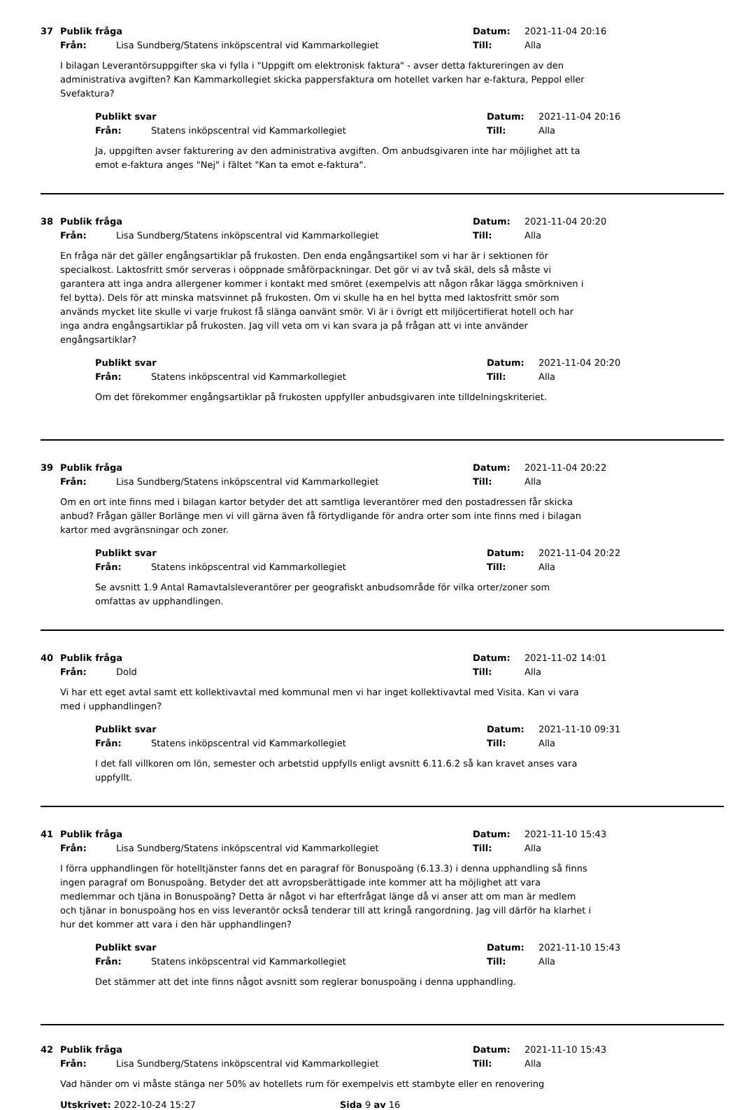37 Publik fråga Datum: 2021-11-04 20:16
Från: Lisa Sundberg/Statens inköpscentral vid Kammarkollegiet Till: Alla
I bilagan Leverantörsuppgifter ska vi fylla i "Uppgift om elektronisk faktura" - avser detta faktureringen av den administrativa avgiften? Kan Kammarkollegiet skicka pappersfaktura om hotellet varken har e-faktura, Peppol eller Svefaktura?
Publikt svar Datum: 2021-11-04 20:16
Från: Statens inköpscentral vid Kammarkollegiet Till: Alla
Ja, uppgiften avser fakturering av den administrativa avgiften. Om anbudsgivaren inte har möjlighet att ta emot e-faktura anges "Nej" i fältet "Kan ta emot e-faktura".
38 Publik fråga Datum: 2021-11-04 20:20
Från: Lisa Sundberg/Statens inköpscentral vid Kammarkollegiet Till: Alla
En fråga när det gäller engångsartiklar på frukosten. Den enda engångsartikel som vi har är i sektionen för specialkost. Laktosfritt smör serveras i oöppnade småförpackningar. Det gör vi av två skäl, dels så måste vi garantera att inga andra allergener kommer i kontakt med smöret (exempelvis att någon råkar lägga smörkniven i fel bytta). Dels för att minska matsvinnet på frukosten. Om vi skulle ha en hel bytta med laktosfritt smör som används mycket lite skulle vi varje frukost få slänga oanvänt smör. Vi är i övrigt ett miljöcertifierat hotell och har inga andra engångsartiklar på frukosten. Jag vill veta om vi kan svara ja på frågan att vi inte använder engångsartiklar?
Publikt svar Datum: 2021-11-04 20:20
Från: Statens inköpscentral vid Kammarkollegiet Till: Alla
Om det förekommer engångsartiklar på frukosten uppfyller anbudsgivaren inte tilldelningskriteriet.
39 Publik fråga Datum: 2021-11-04 20:22
Från: Lisa Sundberg/Statens inköpscentral vid Kammarkollegiet Till: Alla
Om en ort inte finns med i bilagan kartor betyder det att samtliga leverantörer med den postadressen får skicka anbud? Frågan gäller Borlänge men vi vill gärna även få förtydligande för andra orter som inte finns med i bilagan kartor med avgränsningar och zoner.
Publikt svar Datum: 2021-11-04 20:22
Från: Statens inköpscentral vid Kammarkollegiet Till: Alla
Se avsnitt 1.9 Antal Ramavtalsleverantörer per geografiskt anbudsområde för vilka orter/zoner som omfattas av upphandlingen.
40 Publik fråga Datum: 2021-11-02 14:01
Från: Dold Till: Alla
Vi har ett eget avtal samt ett kollektivavtal med kommunal men vi har inget kollektivavtal med Visita. Kan vi vara med i upphandlingen?
Publikt svar Datum: 2021-11-10 09:31
Från: Statens inköpscentral vid Kammarkollegiet Till: Alla
I det fall villkoren om lön, semester och arbetstid uppfylls enligt avsnitt 6.11.6.2 så kan kravet anses vara uppfyllt.
41 Publik fråga Datum: 2021-11-10 15:43
Från: Lisa Sundberg/Statens inköpscentral vid Kammarkollegiet Till: Alla
I förra upphandlingen för hotelltjänster fanns det en paragraf för Bonuspoäng (6.13.3) i denna upphandling så finns ingen paragraf om Bonuspoäng. Betyder det att avropsberättigade inte kommer att ha möjlighet att vara medlemmar och tjäna in Bonuspoäng? Detta är något vi har efterfrågat länge då vi anser att om man är medlem och tjänar in bonuspoäng hos en viss leverantör också tenderar till att kringå rangordning. Jag vill därför ha klarhet i hur det kommer att vara i den här upphandlingen?
Publikt svar Datum: 2021-11-10 15:43
Från: Statens inköpscentral vid Kammarkollegiet Till: Alla
Det stämmer att det inte finns något avsnitt som reglerar bonuspoäng i denna upphandling.
42 Publik fråga Datum: 2021-11-10 15:43
Från: Lisa Sundberg/Statens inköpscentral vid Kammarkollegiet Till: Alla
Vad händer om vi måste stänga ner 50% av hotellets rum för exempelvis ett stambyte eller en renovering
Utskrivet: 2022-10-24 15:27 Sida 9 av 16